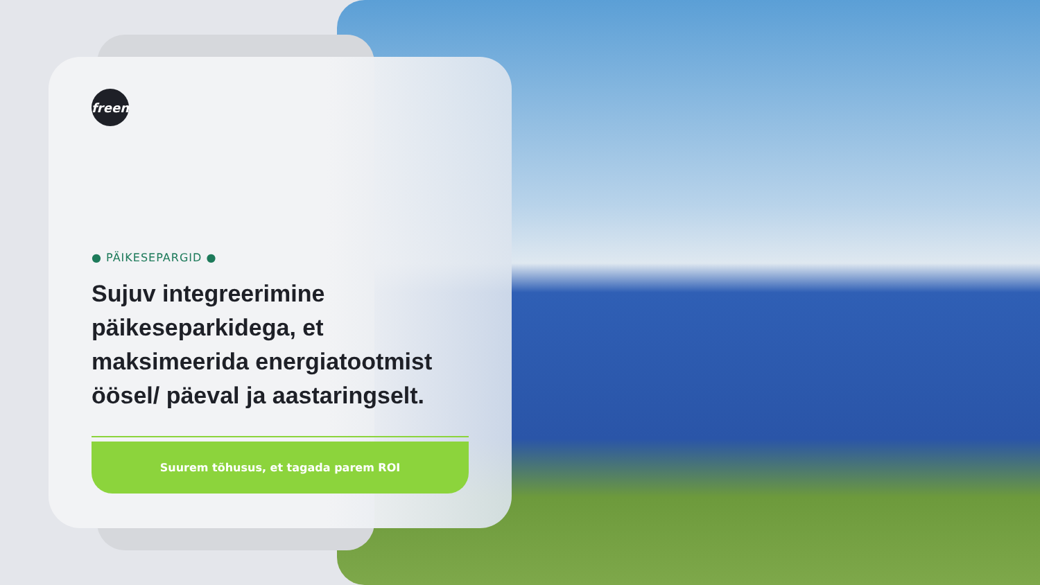freen
● PÄIKESEPARGID ●
Sujuv integreerimine päikeseparkidega, et maksimeerida energiatootmist öösel/ päeval ja aastaringselt.
Suurem tõhusus, et tagada parem ROI